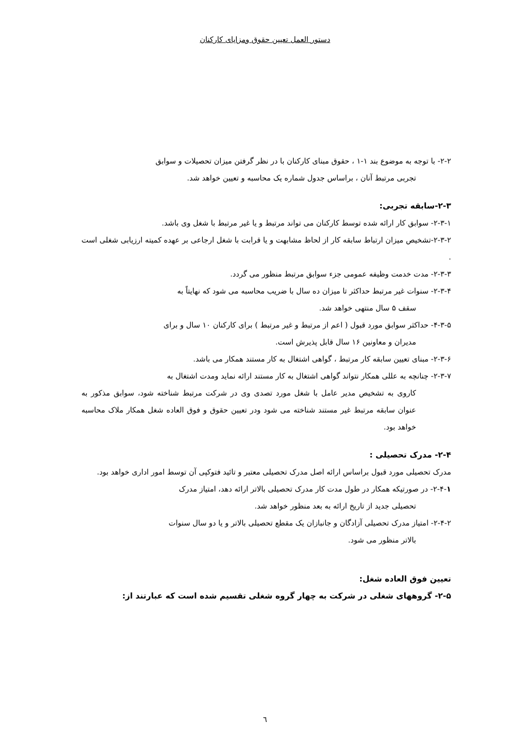دستور العمل تعیین حقوق ومزایای کارکنان
۲-۲- با توجه به موضوع بند ۱-۱ ، حقوق مبنای کارکنان با در نظر گرفتن میزان تحصیلات و سوابق
تجربی مرتبط آنان ، براساس جدول شماره یک محاسبه و تعیین خواهد شد.
۲-۳-سابقه تجربی:
۲-۳-۱- سوابق کار ارائه شده توسط کارکنان می تواند مرتبط و یا غیر مرتبط با شغل وی باشد.
۲-۳-۲-تشخیص میزان ارتباط سابقه کار از لحاظ مشابهت و یا قرابت با شغل ارجاعی بر عهده کمیته ارزیابی شغلی است .
۲-۳-۳- مدت خدمت وظیفه عمومی جزء سوابق مرتبط منظور می گردد.
۲-۳-۴- سنوات غیر مرتبط حداکثر تا میزان ده سال با ضریب محاسبه می شود که نهایتاً به
سقف ۵ سال منتهی خواهد شد.
۴-۳-۵- حداکثر سوابق مورد قبول ( اعم از مرتبط و غیر مرتبط ) برای کارکنان ۱۰ سال و برای
مدیران و معاونین ۱۶ سال قابل پذیرش است.
۲-۳-۶- مبنای تعیین سابقه کار مرتبط ، گواهی اشتغال به کار مستند همکار می باشد.
۲-۳-۷- چنانچه به عللی همکار نتواند گواهی اشتغال به کار مستند ارائه نماید ومدت اشتغال به
کاروی به تشخیص مدیر عامل با شغل مورد تصدی وی در شرکت مرتبط شناخته شود، سوابق مذکور به عنوان سابقه مرتبط غیر مستند شناخته می شود ودر تعیین حقوق و فوق العاده شغل همکار ملاک محاسبه خواهد بود.
۲-۴- مدرک تحصیلی :
مدرک تحصیلی مورد قبول براساس ارائه اصل مدرک تحصیلی معتبر و تائید فتوکپی آن توسط امور اداری خواهد بود.
۲-۴-۱- در صورتیکه همکار در طول مدت کار مدرک تحصیلی بالاتر ارائه دهد، امتیاز مدرک
تحصیلی جدید از تاریخ ارائه به بعد منظور خواهد شد.
۲-۴-۲- امتیاز مدرک تحصیلی آزادگان و جانبازان یک مقطع تحصیلی بالاتر و یا دو سال سنوات
بالاتر منظور می شود.
تعیین فوق العاده شغل:
۲-۵- گروههای شغلی در شرکت به چهار گروه شغلی تقسیم شده است که عبارتند از:
٦